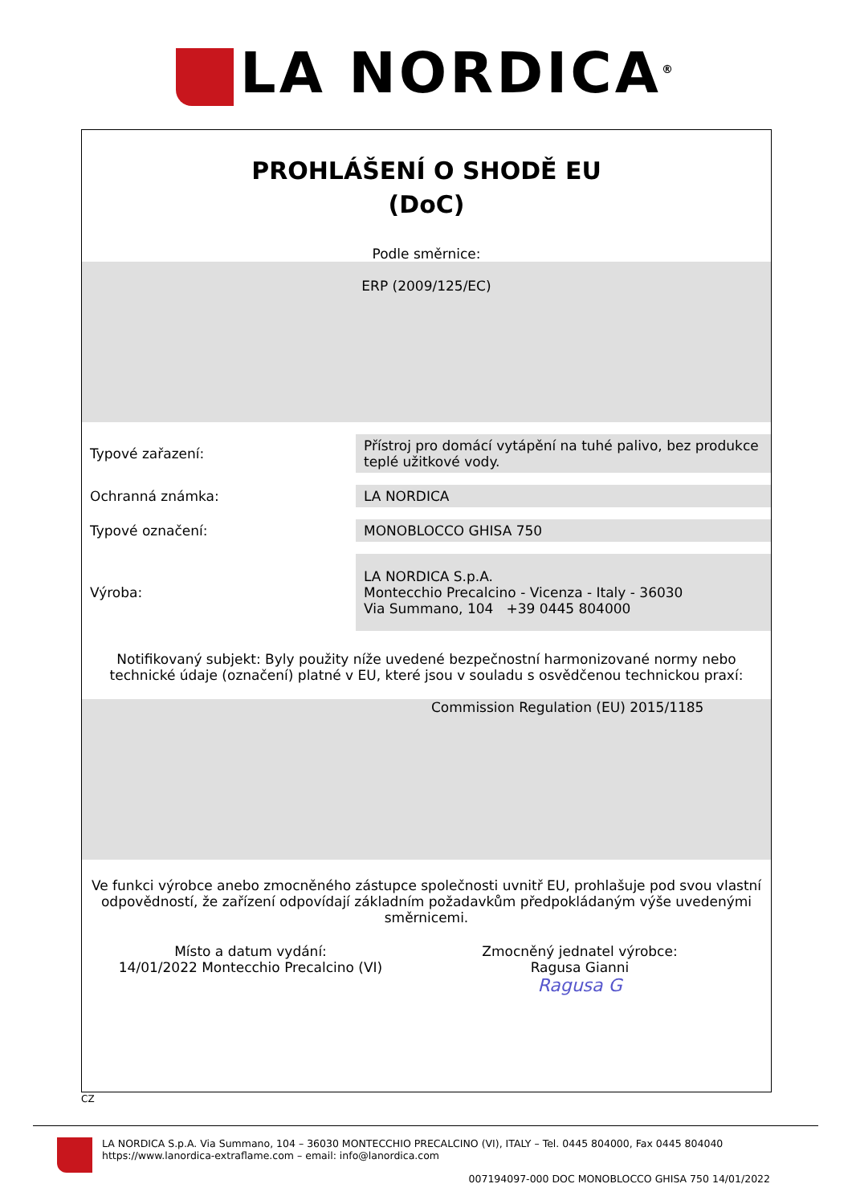LA NORDICA<sup>®</sup>
PROHLÁŠENÍ O SHODĚ EU
(DoC)
Podle směrnice:
ERP (2009/125/EC)
| Typové zařazení: | Přístroj pro domácí vytápění na tuhé palivo, bez produkce teplé užitkové vody. |
| Ochranná známka: | LA NORDICA |
| Typové označení: | MONOBLOCCO GHISA 750 |
| Výroba: | LA NORDICA S.p.A. Montecchio Precalcino - Vicenza - Italy - 36030 Via Summano, 104 +39 0445 804000 |
Notifikovaný subjekt: Byly použity níže uvedené bezpečnostní harmonizované normy nebo technické údaje (označení) platné v EU, které jsou v souladu s osvědčenou technickou praxí:
Commission Regulation (EU) 2015/1185
Ve funkci výrobce anebo zmocněného zástupce společnosti uvnitř EU, prohlašuje pod svou vlastní odpovědností, že zařízení odpovídají základním požadavkům předpokládaným výše uvedenými směrnicemi.
Místo a datum vydání:
14/01/2022 Montecchio Precalcino (VI)
Zmocněný jednatel výrobce:
Ragusa Gianni
Ragusa G
CZ
LA NORDICA S.p.A. Via Summano, 104 – 36030 MONTECCHIO PRECALCINO (VI), ITALY – Tel. 0445 804000, Fax 0445 804040
https://www.lanordica-extraflame.com – email: info@lanordica.com
007194097-000 DOC MONOBLOCCO GHISA 750 14/01/2022